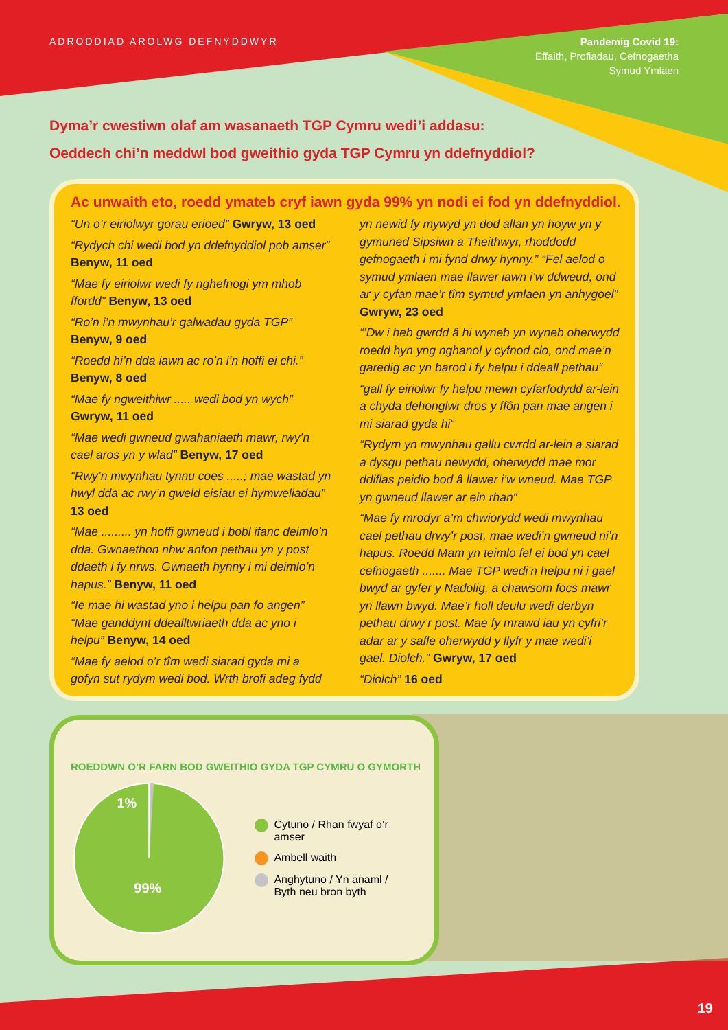ADRODDIAD AROLWG DEFNYDDWYR
Pandemig Covid 19:
Effaith, Profiadau, Cefnogaetha
Symud Ymlaen
Dyma’r cwestiwn olaf am wasanaeth TGP Cymru wedi’i addasu:
Oeddech chi’n meddwl bod gweithio gyda TGP Cymru yn ddefnyddiol?
Ac unwaith eto, roedd ymateb cryf iawn gyda 99% yn nodi ei fod yn ddefnyddiol.
“Un o’r eiriolwyr gorau erioed” Gwryw, 13 oed
“Rydych chi wedi bod yn ddefnyddiol pob amser” Benyw, 11 oed
“Mae fy eiriolwr wedi fy nghefnogi ym mhob ffordd” Benyw, 13 oed
“Ro’n i’n mwynhau’r galwadau gyda TGP”
Benyw, 9 oed
“Roedd hi’n dda iawn ac ro’n i’n hoffi ei chi.”
Benyw, 8 oed
“Mae fy ngweithiwr ..... wedi bod yn wych”
Gwryw, 11 oed
“Mae wedi gwneud gwahaniaeth mawr, rwy’n cael aros yn y wlad” Benyw, 17 oed
“Rwy’n mwynhau tynnu coes .....; mae wastad yn hwyl dda ac rwy’n gweld eisiau ei hymweliadau” 13 oed
“Mae ......... yn hoffi gwneud i bobl ifanc deimlo’n dda. Gwnaethon nhw anfon pethau yn y post ddaeth i fy nrws. Gwnaeth hynny i mi deimlo’n hapus.” Benyw, 11 oed
“Ie mae hi wastad yno i helpu pan fo angen” “Mae ganddynt ddealltwriaeth dda ac yno i helpu” Benyw, 14 oed
“Mae fy aelod o’r tîm wedi siarad gyda mi a gofyn sut rydym wedi bod. Wrth brofi adeg fydd yn newid fy mywyd yn dod allan yn hoyw yn y gymuned Sipsiwn a Theithwyr, rhoddodd gefnogaeth i mi fynd drwy hynny.” “Fel aelod o symud ymlaen mae llawer iawn i’w ddweud, ond ar y cyfan mae’r tîm symud ymlaen yn anhygoel” Gwryw, 23 oed
“’Dw i heb gwrdd â hi wyneb yn wyneb oherwydd roedd hyn yng nghanol y cyfnod clo, ond mae’n garedig ac yn barod i fy helpu i ddeall pethau“
“gall fy eiriolwr fy helpu mewn cyfarfodydd ar-lein a chyda dehonglwr dros y ffôn pan mae angen i mi siarad gyda hi“
“Rydym yn mwynhau gallu cwrdd ar-lein a siarad a dysgu pethau newydd, oherwydd mae mor ddiflas peidio bod â llawer i’w wneud. Mae TGP yn gwneud llawer ar ein rhan“
“Mae fy mrodyr a’m chwiorydd wedi mwynhau cael pethau drwy’r post, mae wedi’n gwneud ni’n hapus. Roedd Mam yn teimlo fel ei bod yn cael cefnogaeth ....... Mae TGP wedi’n helpu ni i gael bwyd ar gyfer y Nadolig, a chawsom focs mawr yn llawn bwyd. Mae’r holl deulu wedi derbyn pethau drwy’r post. Mae fy mrawd iau yn cyfri’r adar ar y safle oherwydd y llyfr y mae wedi’i gael. Diolch.” Gwryw, 17 oed
“Diolch” 16 oed
ROEDDWN O’R FARN BOD GWEITHIO GYDA TGP CYMRU O GYMORTH
1%
99%
Cytuno / Rhan fwyaf o’r amser
Ambell waith
Anghytuno / Yn anaml /
Byth neu bron byth
19